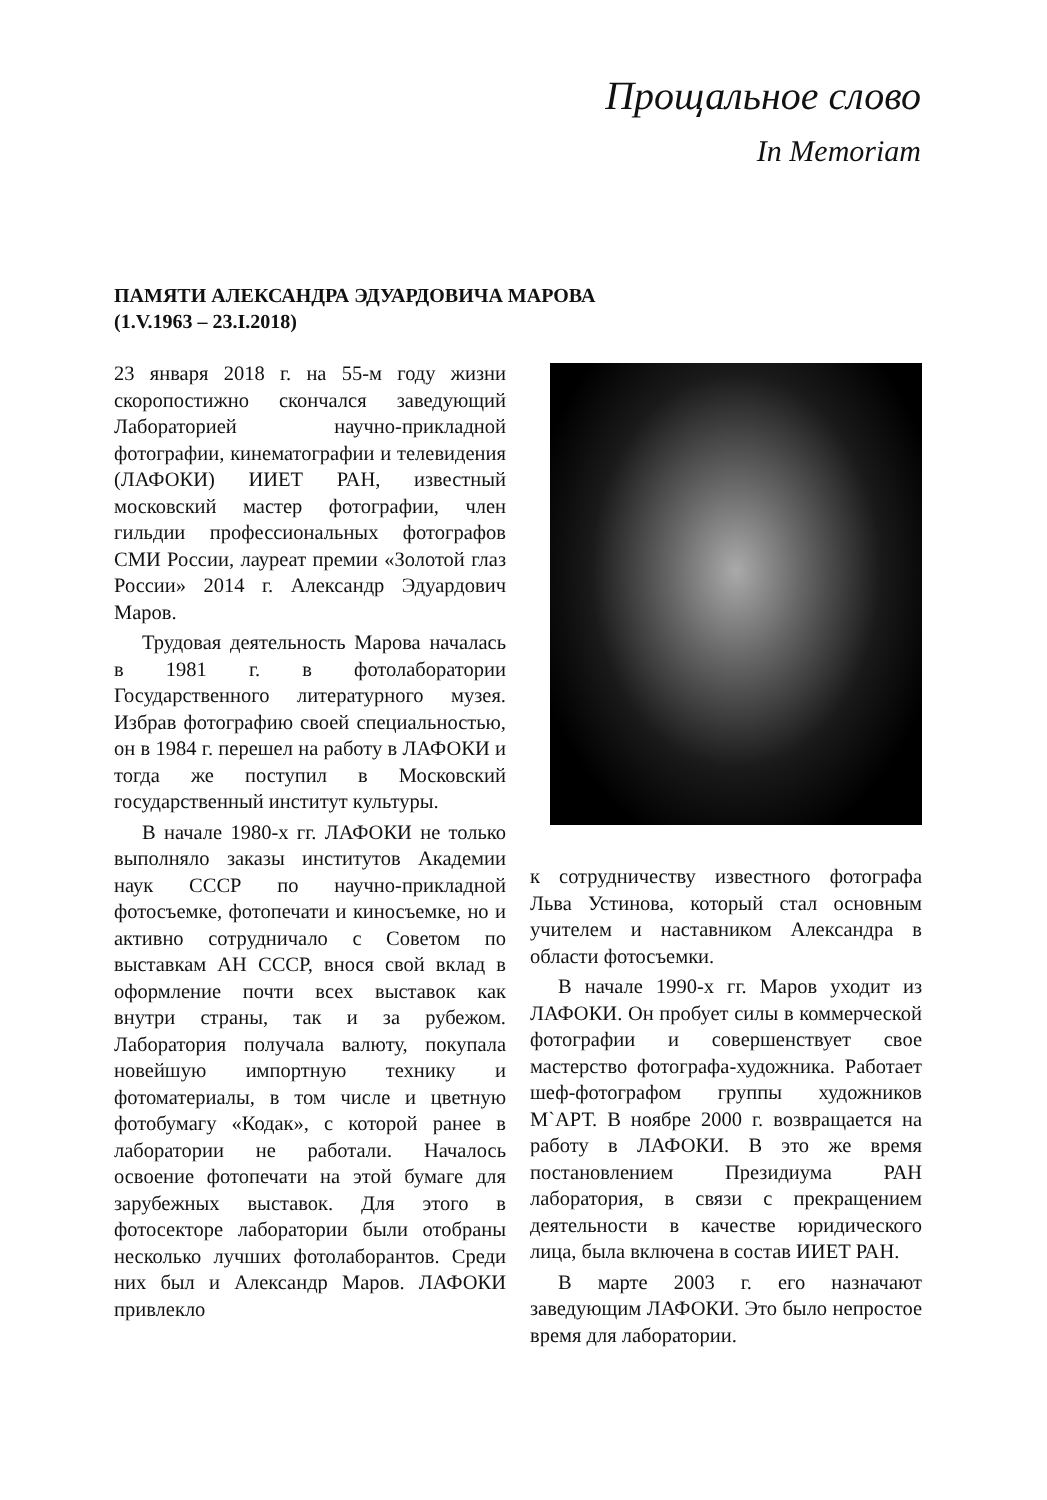Прощальное слово
In Memoriam
ПАМЯТИ АЛЕКСАНДРА ЭДУАРДОВИЧА МАРОВА
(1.V.1963 – 23.I.2018)
23 января 2018 г. на 55-м году жизни скоропостижно скончался заведующий Лабораторией научно-прикладной фотографии, кинематографии и телевидения (ЛАФОКИ) ИИЕТ РАН, известный московский мастер фотографии, член гильдии профессиональных фотографов СМИ России, лауреат премии «Золотой глаз России» 2014 г. Александр Эдуардович Маров.
Трудовая деятельность Марова началась в 1981 г. в фотолаборатории Государственного литературного музея. Избрав фотографию своей специальностью, он в 1984 г. перешел на работу в ЛАФОКИ и тогда же поступил в Московский государственный институт культуры.
В начале 1980-х гг. ЛАФОКИ не только выполняло заказы институтов Академии наук СССР по научно-прикладной фотосъемке, фотопечати и киносъемке, но и активно сотрудничало с Советом по выставкам АН СССР, внося свой вклад в оформление почти всех выставок как внутри страны, так и за рубежом. Лаборатория получала валюту, покупала новейшую импортную технику и фотоматериалы, в том числе и цветную фотобумагу «Кодак», с которой ранее в лаборатории не работали. Началось освоение фотопечати на этой бумаге для зарубежных выставок. Для этого в фотосекторе лаборатории были отобраны несколько лучших фотолаборантов. Среди них был и Александр Маров. ЛАФОКИ привлекло
к сотрудничеству известного фотографа Льва Устинова, который стал основным учителем и наставником Александра в области фотосъемки.
В начале 1990-х гг. Маров уходит из ЛАФОКИ. Он пробует силы в коммерческой фотографии и совершенствует свое мастерство фотографа-художника. Работает шеф-фотографом группы художников М`АРТ. В ноябре 2000 г. возвращается на работу в ЛАФОКИ. В это же время постановлением Президиума РАН лаборатория, в связи с прекращением деятельности в качестве юридического лица, была включена в состав ИИЕТ РАН.
В марте 2003 г. его назначают заведующим ЛАФОКИ. Это было непростое время для лаборатории.